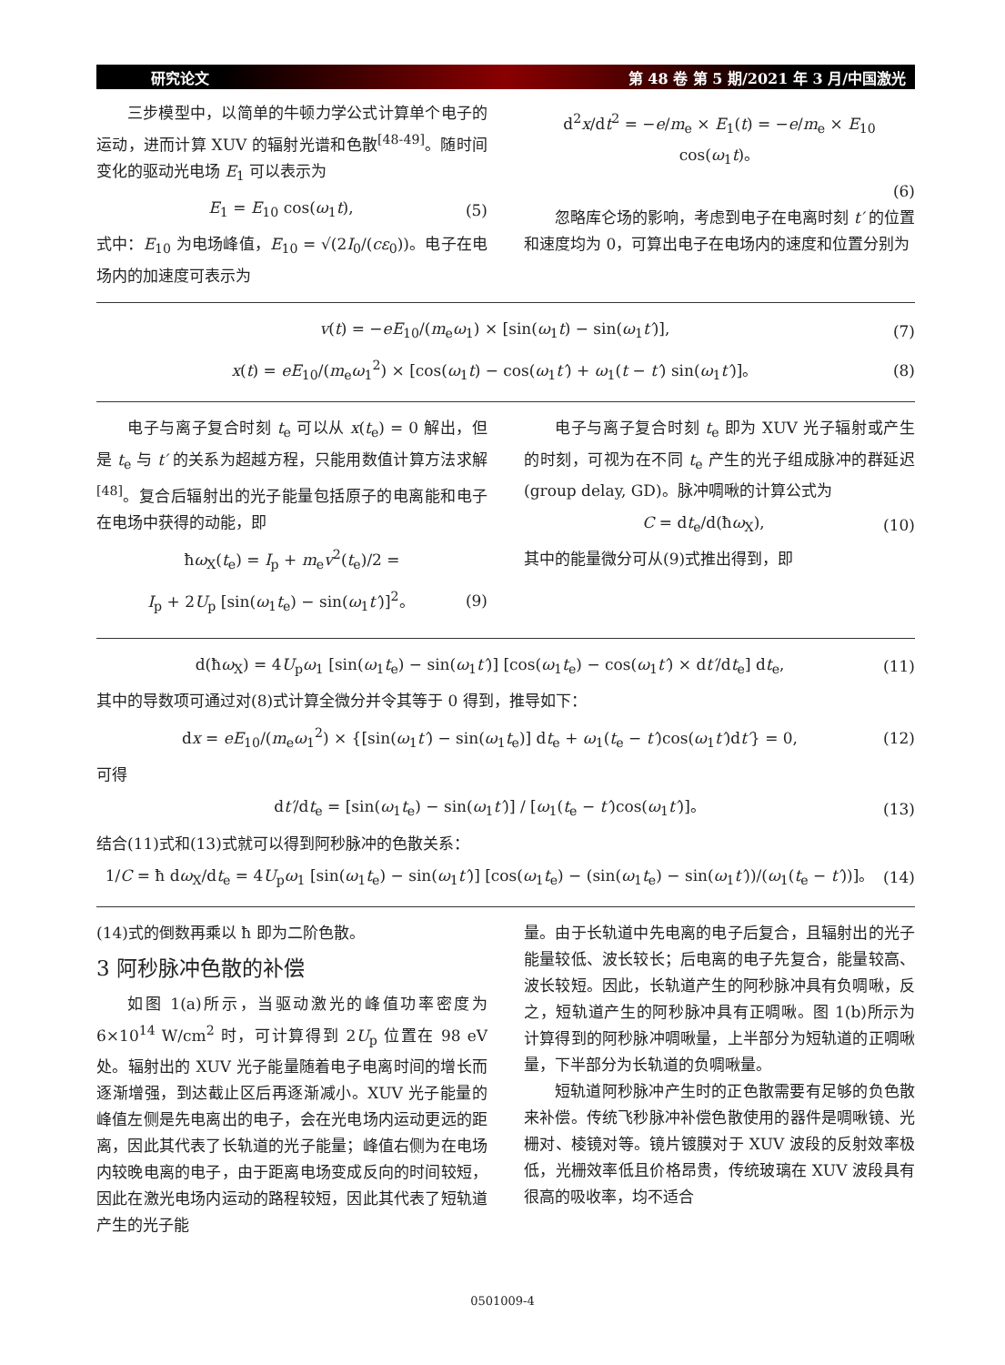研究论文 第 48 卷 第 5 期/2021 年 3 月/中国激光
三步模型中，以简单的牛顿力学公式计算单个电子的运动，进而计算 XUV 的辐射光谱和色散<sup>[48-49]</sup>。随时间变化的驱动光电场 E<sub>1</sub> 可以表示为
E<sub>1</sub> = E<sub>10</sub> cos(ω<sub>1</sub>t), (5)
式中：E<sub>10</sub> 为电场峰值，E<sub>10</sub> = √(2I<sub>0</sub>/(cε<sub>0</sub>))。电子在电场内的加速度可表示为
d<sup>2</sup>x/dt<sup>2</sup> = −e/m<sub>e</sub> × E<sub>1</sub>(t) = −e/m<sub>e</sub> × E<sub>10</sub> cos(ω<sub>1</sub>t)。
(6)
忽略库仑场的影响，考虑到电子在电离时刻 t′ 的位置和速度均为 0，可算出电子在电场内的速度和位置分别为
v(t) = −eE<sub>10</sub>/(m<sub>e</sub>ω<sub>1</sub>) × [sin(ω<sub>1</sub>t) − sin(ω<sub>1</sub>t′)], (7)
x(t) = eE<sub>10</sub>/(m<sub>e</sub>ω<sub>1</sub><sup>2</sup>) × [cos(ω<sub>1</sub>t) − cos(ω<sub>1</sub>t′) + ω<sub>1</sub>(t − t′) sin(ω<sub>1</sub>t′)]。 (8)
电子与离子复合时刻 t<sub>e</sub> 可以从 x(t<sub>e</sub>) = 0 解出，但是 t<sub>e</sub> 与 t′ 的关系为超越方程，只能用数值计算方法求解<sup>[48]</sup>。复合后辐射出的光子能量包括原子的电离能和电子在电场中获得的动能，即
ħω<sub>X</sub>(t<sub>e</sub>) = I<sub>p</sub> + m<sub>e</sub>v<sup>2</sup>(t<sub>e</sub>)/2 =
I<sub>p</sub> + 2U<sub>p</sub> [sin(ω<sub>1</sub>t<sub>e</sub>) − sin(ω<sub>1</sub>t′)]<sup>2</sup>。 (9)
电子与离子复合时刻 t<sub>e</sub> 即为 XUV 光子辐射或产生的时刻，可视为在不同 t<sub>e</sub> 产生的光子组成脉冲的群延迟(group delay, GD)。脉冲啁啾的计算公式为
C = dt<sub>e</sub>/d(ħω<sub>X</sub>), (10)
其中的能量微分可从(9)式推出得到，即
d(ħω<sub>X</sub>) = 4U<sub>p</sub>ω<sub>1</sub> [sin(ω<sub>1</sub>t<sub>e</sub>) − sin(ω<sub>1</sub>t′)] [cos(ω<sub>1</sub>t<sub>e</sub>) − cos(ω<sub>1</sub>t′) × dt′/dt<sub>e</sub>] dt<sub>e</sub>, (11)
其中的导数项可通过对(8)式计算全微分并令其等于 0 得到，推导如下：
dx = eE<sub>10</sub>/(m<sub>e</sub>ω<sub>1</sub><sup>2</sup>) × {[sin(ω<sub>1</sub>t′) − sin(ω<sub>1</sub>t<sub>e</sub>)] dt<sub>e</sub> + ω<sub>1</sub>(t<sub>e</sub> − t′)cos(ω<sub>1</sub>t′)dt′} = 0, (12)
可得
dt′/dt<sub>e</sub> = [sin(ω<sub>1</sub>t<sub>e</sub>) − sin(ω<sub>1</sub>t′)] / [ω<sub>1</sub>(t<sub>e</sub> − t′)cos(ω<sub>1</sub>t′)]。 (13)
结合(11)式和(13)式就可以得到阿秒脉冲的色散关系：
1/C = ħ dω<sub>X</sub>/dt<sub>e</sub> = 4U<sub>p</sub>ω<sub>1</sub> [sin(ω<sub>1</sub>t<sub>e</sub>) − sin(ω<sub>1</sub>t′)] [cos(ω<sub>1</sub>t<sub>e</sub>) − (sin(ω<sub>1</sub>t<sub>e</sub>) − sin(ω<sub>1</sub>t′))/(ω<sub>1</sub>(t<sub>e</sub> − t′))]。 (14)
(14)式的倒数再乘以 ħ 即为二阶色散。
3 阿秒脉冲色散的补偿
如图 1(a)所示，当驱动激光的峰值功率密度为 6×10<sup>14</sup> W/cm<sup>2</sup> 时，可计算得到 2U<sub>p</sub> 位置在 98 eV 处。辐射出的 XUV 光子能量随着电子电离时间的增长而逐渐增强，到达截止区后再逐渐减小。XUV 光子能量的峰值左侧是先电离出的电子，会在光电场内运动更远的距离，因此其代表了长轨道的光子能量；峰值右侧为在电场内较晚电离的电子，由于距离电场变成反向的时间较短，因此在激光电场内运动的路程较短，因此其代表了短轨道产生的光子能
量。由于长轨道中先电离的电子后复合，且辐射出的光子能量较低、波长较长；后电离的电子先复合，能量较高、波长较短。因此，长轨道产生的阿秒脉冲具有负啁啾，反之，短轨道产生的阿秒脉冲具有正啁啾。图 1(b)所示为计算得到的阿秒脉冲啁啾量，上半部分为短轨道的正啁啾量，下半部分为长轨道的负啁啾量。
短轨道阿秒脉冲产生时的正色散需要有足够的负色散来补偿。传统飞秒脉冲补偿色散使用的器件是啁啾镜、光栅对、棱镜对等。镜片镀膜对于 XUV 波段的反射效率极低，光栅效率低且价格昂贵，传统玻璃在 XUV 波段具有很高的吸收率，均不适合
0501009-4